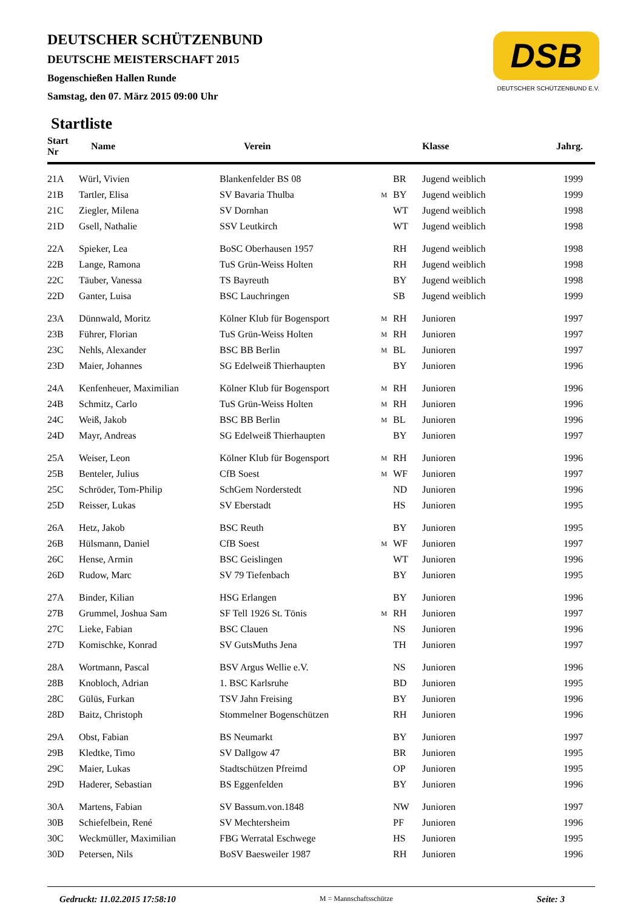DSB
DEUTSCHER SCHÜTZENBUND E.V.
DEUTSCHER SCHÜTZENBUND
DEUTSCHE MEISTERSCHAFT 2015
Bogenschießen Hallen Runde
Samstag, den 07. März 2015 09:00 Uhr
Startliste
| Start Nr | Name | Verein | | | Klasse | Jahrg. |
| --- | --- | --- | --- | --- | --- | --- |
| 21A | Würl, Vivien | Blankenfelder BS 08 | | BR | Jugend weiblich | 1999 |
| 21B | Tartler, Elisa | SV Bavaria Thulba | M | BY | Jugend weiblich | 1999 |
| 21C | Ziegler, Milena | SV Dornhan | | WT | Jugend weiblich | 1998 |
| 21D | Gsell, Nathalie | SSV Leutkirch | | WT | Jugend weiblich | 1998 |
| 22A | Spieker, Lea | BoSC Oberhausen 1957 | | RH | Jugend weiblich | 1998 |
| 22B | Lange, Ramona | TuS Grün-Weiss Holten | | RH | Jugend weiblich | 1998 |
| 22C | Täuber, Vanessa | TS Bayreuth | | BY | Jugend weiblich | 1998 |
| 22D | Ganter, Luisa | BSC Lauchringen | | SB | Jugend weiblich | 1999 |
| 23A | Dünnwald, Moritz | Kölner Klub für Bogensport | M | RH | Junioren | 1997 |
| 23B | Führer, Florian | TuS Grün-Weiss Holten | M | RH | Junioren | 1997 |
| 23C | Nehls, Alexander | BSC BB Berlin | M | BL | Junioren | 1997 |
| 23D | Maier, Johannes | SG Edelweiß Thierhaupten | | BY | Junioren | 1996 |
| 24A | Kenfenheuer, Maximilian | Kölner Klub für Bogensport | M | RH | Junioren | 1996 |
| 24B | Schmitz, Carlo | TuS Grün-Weiss Holten | M | RH | Junioren | 1996 |
| 24C | Weiß, Jakob | BSC BB Berlin | M | BL | Junioren | 1996 |
| 24D | Mayr, Andreas | SG Edelweiß Thierhaupten | | BY | Junioren | 1997 |
| 25A | Weiser, Leon | Kölner Klub für Bogensport | M | RH | Junioren | 1996 |
| 25B | Benteler, Julius | CfB Soest | M | WF | Junioren | 1997 |
| 25C | Schröder, Tom-Philip | SchGem Norderstedt | | ND | Junioren | 1996 |
| 25D | Reisser, Lukas | SV Eberstadt | | HS | Junioren | 1995 |
| 26A | Hetz, Jakob | BSC Reuth | | BY | Junioren | 1995 |
| 26B | Hülsmann, Daniel | CfB Soest | M | WF | Junioren | 1997 |
| 26C | Hense, Armin | BSC Geislingen | | WT | Junioren | 1996 |
| 26D | Rudow, Marc | SV 79 Tiefenbach | | BY | Junioren | 1995 |
| 27A | Binder, Kilian | HSG Erlangen | | BY | Junioren | 1996 |
| 27B | Grummel, Joshua Sam | SF Tell 1926 St. Tönis | M | RH | Junioren | 1997 |
| 27C | Lieke, Fabian | BSC Clauen | | NS | Junioren | 1996 |
| 27D | Komischke, Konrad | SV GutsMuths Jena | | TH | Junioren | 1997 |
| 28A | Wortmann, Pascal | BSV Argus Wellie e.V. | | NS | Junioren | 1996 |
| 28B | Knobloch, Adrian | 1. BSC Karlsruhe | | BD | Junioren | 1995 |
| 28C | Gülüs, Furkan | TSV Jahn Freising | | BY | Junioren | 1996 |
| 28D | Baitz, Christoph | Stommelner Bogenschützen | | RH | Junioren | 1996 |
| 29A | Obst, Fabian | BS Neumarkt | | BY | Junioren | 1997 |
| 29B | Kledtke, Timo | SV Dallgow 47 | | BR | Junioren | 1995 |
| 29C | Maier, Lukas | Stadtschützen Pfreimd | | OP | Junioren | 1995 |
| 29D | Haderer, Sebastian | BS Eggenfelden | | BY | Junioren | 1996 |
| 30A | Martens, Fabian | SV Bassum.von.1848 | | NW | Junioren | 1997 |
| 30B | Schiefelbein, René | SV Mechtersheim | | PF | Junioren | 1996 |
| 30C | Weckmüller, Maximilian | FBG Werratal Eschwege | | HS | Junioren | 1995 |
| 30D | Petersen, Nils | BoSV Baesweiler 1987 | | RH | Junioren | 1996 |
Gedruckt: 11.02.2015 17:58:10 M = Mannschaftsschütze Seite: 3